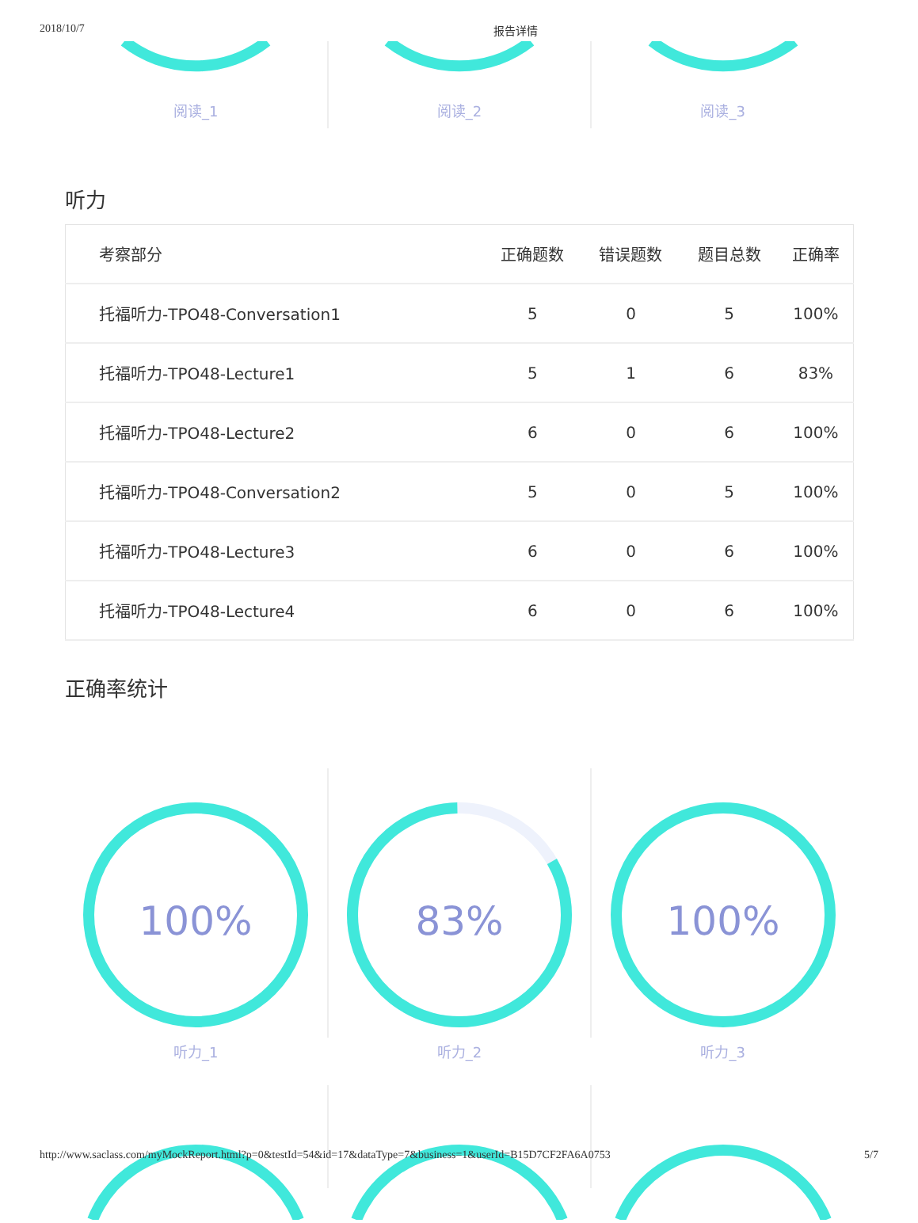2018/10/7 报告详情
阅读_1 阅读_2 阅读_3
听力
| 考察部分 | 正确题数 | 错误题数 | 题目总数 | 正确率 |
| --- | --- | --- | --- | --- |
| 托福听力-TPO48-Conversation1 | 5 | 0 | 5 | 100% |
| 托福听力-TPO48-Lecture1 | 5 | 1 | 6 | 83% |
| 托福听力-TPO48-Lecture2 | 6 | 0 | 6 | 100% |
| 托福听力-TPO48-Conversation2 | 5 | 0 | 5 | 100% |
| 托福听力-TPO48-Lecture3 | 6 | 0 | 6 | 100% |
| 托福听力-TPO48-Lecture4 | 6 | 0 | 6 | 100% |
正确率统计
100%
听力_1
83%
听力_2
100%
听力_3
http://www.saclass.com/myMockReport.html?p=0&testId=54&id=17&dataType=7&business=1&userId=B15D7CF2FA6A0753 5/7